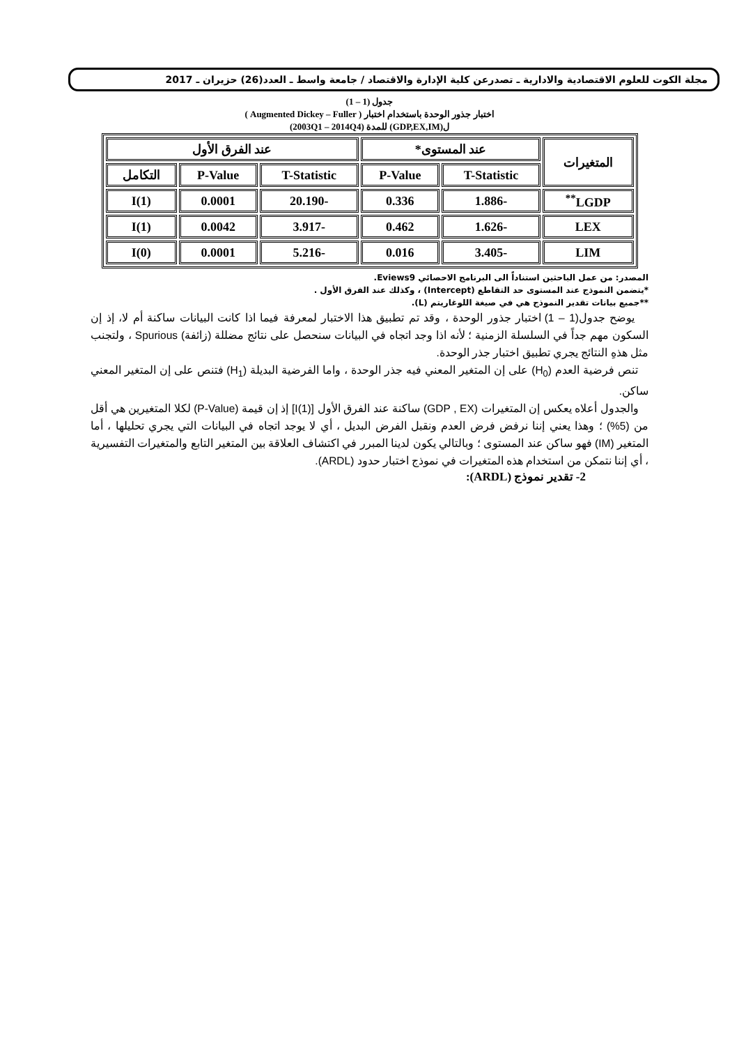مجلة الكوت للعلوم الاقتصادية والادارية ـ تصدرعن كلية الإدارة والاقتصاد / جامعة واسط ـ العدد(26) حزيران ـ 2017
جدول (1 – 1)
اختبار جذور الوحدة باستخدام اختبار ( Augmented Dickey – Fuller )
ل(GDP,EX,IM) للمدة (2003Q1 – 2014Q4)
| المتغيرات | عند المستوى* | | عند الفرق الأول | | |
| --- | --- | --- | --- | --- | --- |
| | T-Statistic | P-Value | T-Statistic | P-Value | التكامل |
| LGDP<sup>**</sup> | -1.886 | 0.336 | -20.190 | 0.0001 | I(1) |
| LEX | -1.626 | 0.462 | -3.917 | 0.0042 | I(1) |
| LIM | -3.405 | 0.016 | -5.216 | 0.0001 | I(0) |
المصدر: من عمل الباحثين استناداً الى البرنامج الاحصائي Eviews9.
*يتضمن النموذج عند المستوى حد التقاطع (Intercept) ، وكذلك عند الفرق الأول .
**جميع بيانات تقدير النموذج هي في صيغة اللوغاريتم (L).
يوضح جدول(1 – 1) اختبار جذور الوحدة ، وقد تم تطبيق هذا الاختبار لمعرفة فيما اذا كانت البيانات ساكنة أم لا، إذ إن السكون مهم جداً في السلسلة الزمنية ؛ لأنه اذا وجد اتجاه في البيانات سنحصل على نتائج مضللة (زائفة) Spurious ، ولتجنب مثل هذهِ النتائج يجري تطبيق اختبار جذر الوحدة.
تنص فرضية العدم (H<sub>0</sub>) على إن المتغير المعني فيه جذر الوحدة ، واما الفرضية البديلة (H<sub>1</sub>) فتنص على إن المتغير المعني ساكن.
والجدول أعلاه يعكس إن المتغيرات (GDP , EX) ساكنة عند الفرق الأول [I(1)] إذ إن قيمة (P-Value) لكلا المتغيرين هي أقل من (5%) ؛ وهذا يعني إننا نرفض فرض العدم ونقبل الفرض البديل ، أي لا يوجد اتجاه في البيانات التي يجري تحليلها ، أما المتغير (IM) فهو ساكن عند المستوى ؛ وبالتالي يكون لدينا المبرر في اكتشاف العلاقة بين المتغير التابع والمتغيرات التفسيرية ، أي إننا نتمكن من استخدام هذه المتغيرات في نموذج اختبار حدود (ARDL).
2- تقدير نموذج (ARDL):